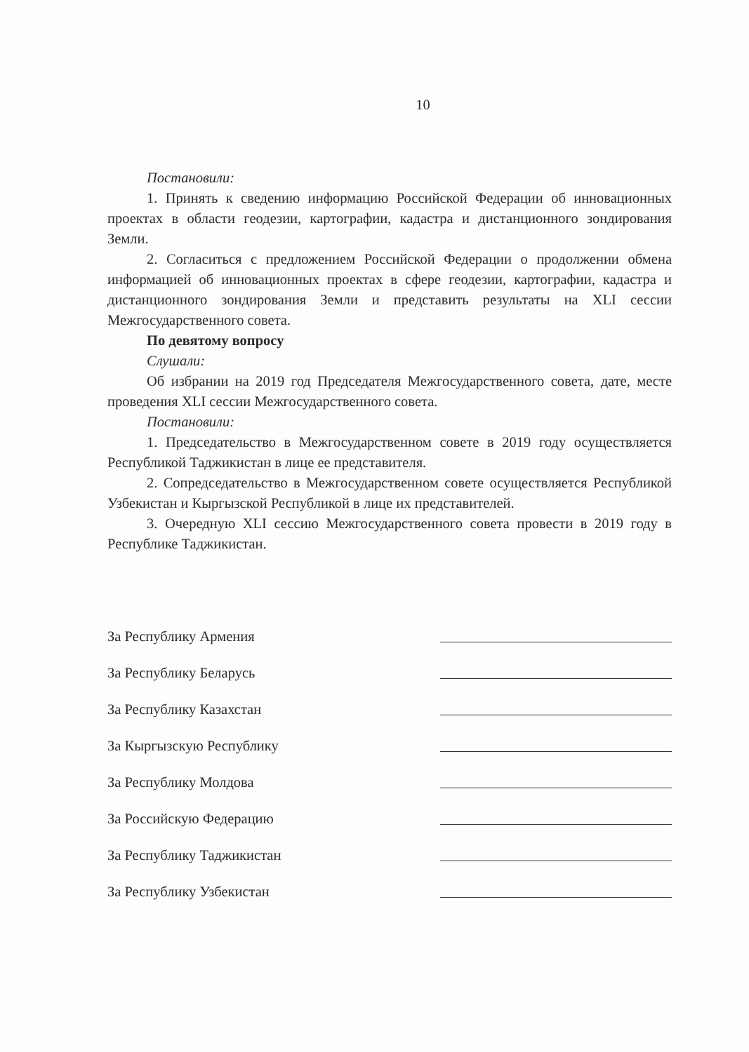10
Постановили:
1. Принять к сведению информацию Российской Федерации об инновационных проектах в области геодезии, картографии, кадастра и дистанционного зондирования Земли.
2. Согласиться с предложением Российской Федерации о продолжении обмена информацией об инновационных проектах в сфере геодезии, картографии, кадастра и дистанционного зондирования Земли и представить результаты на XLI сессии Межгосударственного совета.
По девятому вопросу
Слушали:
Об избрании на 2019 год Председателя Межгосударственного совета, дате, месте проведения XLI сессии Межгосударственного совета.
Постановили:
1. Председательство в Межгосударственном совете в 2019 году осуществляется Республикой Таджикистан в лице ее представителя.
2. Сопредседательство в Межгосударственном совете осуществляется Республикой Узбекистан и Кыргызской Республикой в лице их представителей.
3. Очередную XLI сессию Межгосударственного совета провести в 2019 году в Республике Таджикистан.
За Республику Армения
За Республику Беларусь
За Республику Казахстан
За Кыргызскую Республику
За Республику Молдова
За Российскую Федерацию
За Республику Таджикистан
За Республику Узбекистан